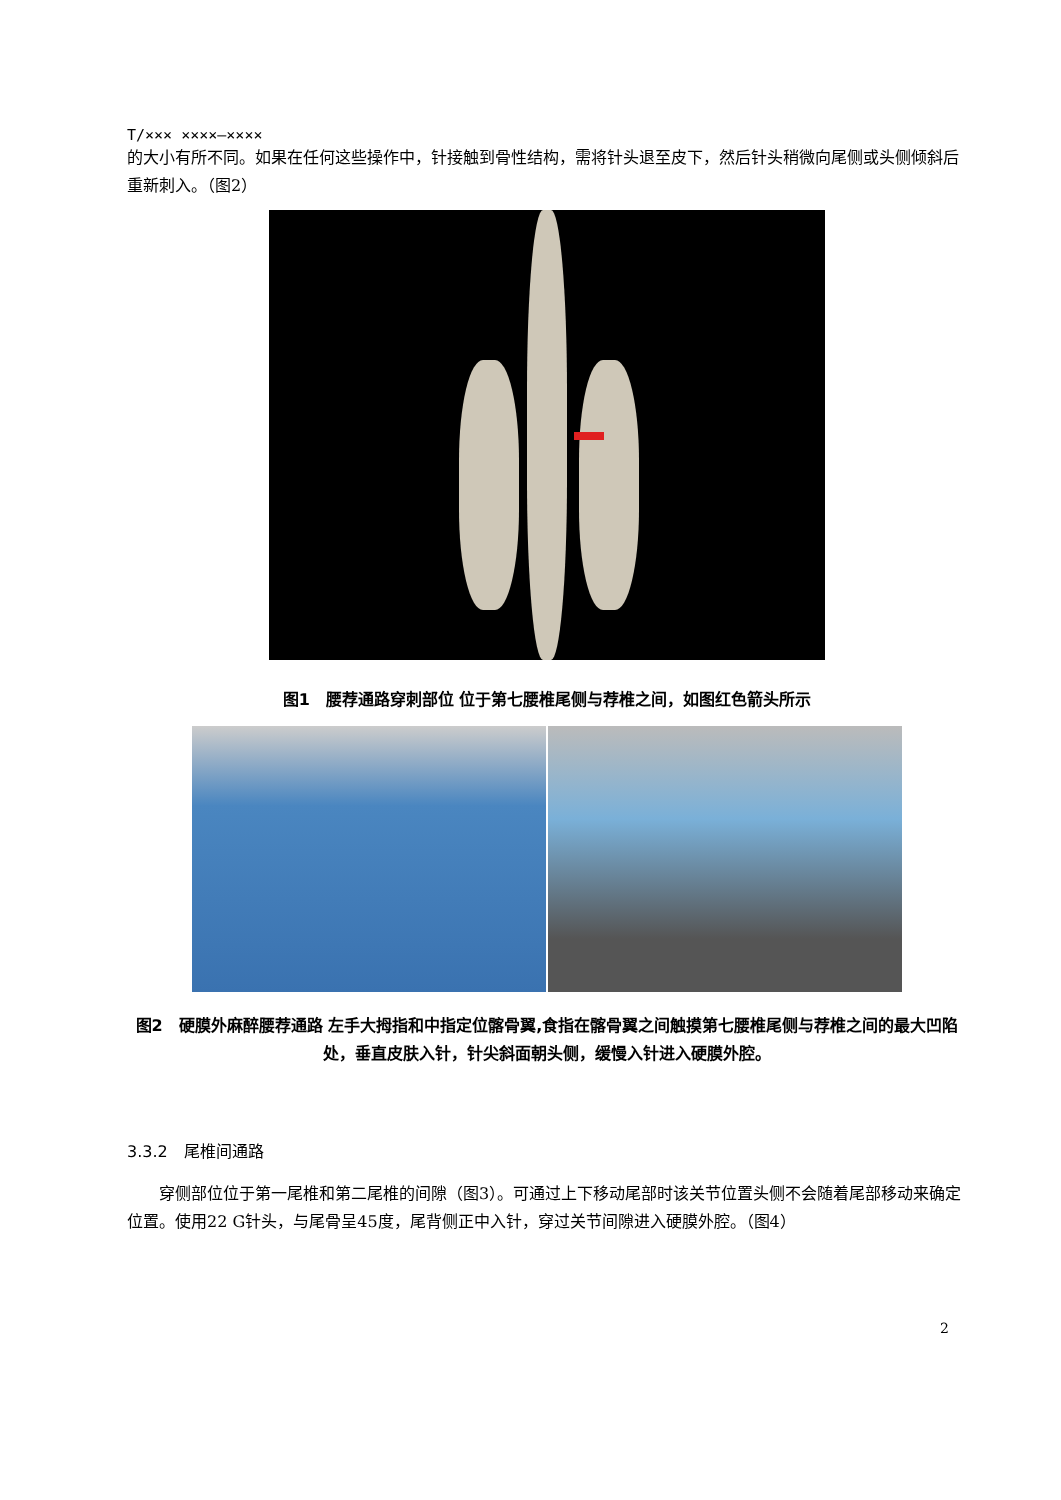T/××× ××××—××××
的大小有所不同。如果在任何这些操作中，针接触到骨性结构，需将针头退至皮下，然后针头稍微向尾侧或头侧倾斜后重新刺入。（图2）
图1　腰荐通路穿刺部位 位于第七腰椎尾侧与荐椎之间，如图红色箭头所示
图2　硬膜外麻醉腰荐通路 左手大拇指和中指定位髂骨翼,食指在髂骨翼之间触摸第七腰椎尾侧与荐椎之间的最大凹陷处，垂直皮肤入针，针尖斜面朝头侧，缓慢入针进入硬膜外腔。
3.3.2　尾椎间通路
　　穿侧部位位于第一尾椎和第二尾椎的间隙（图3）。可通过上下移动尾部时该关节位置头侧不会随着尾部移动来确定位置。使用22 G针头，与尾骨呈45度，尾背侧正中入针，穿过关节间隙进入硬膜外腔。（图4）
2